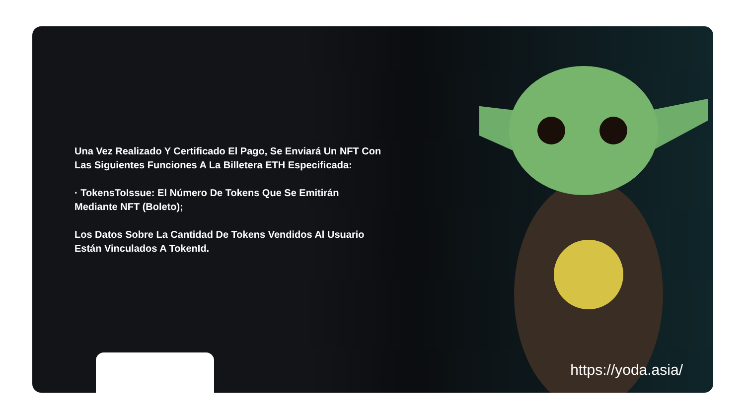Una Vez Realizado Y Certificado El Pago, Se Enviará Un NFT Con Las Siguientes Funciones A La Billetera ETH Especificada:
· TokensToIssue: El Número De Tokens Que Se Emitirán Mediante NFT (Boleto);
Los Datos Sobre La Cantidad De Tokens Vendidos Al Usuario Están Vinculados A TokenId.
https://yoda.asia/